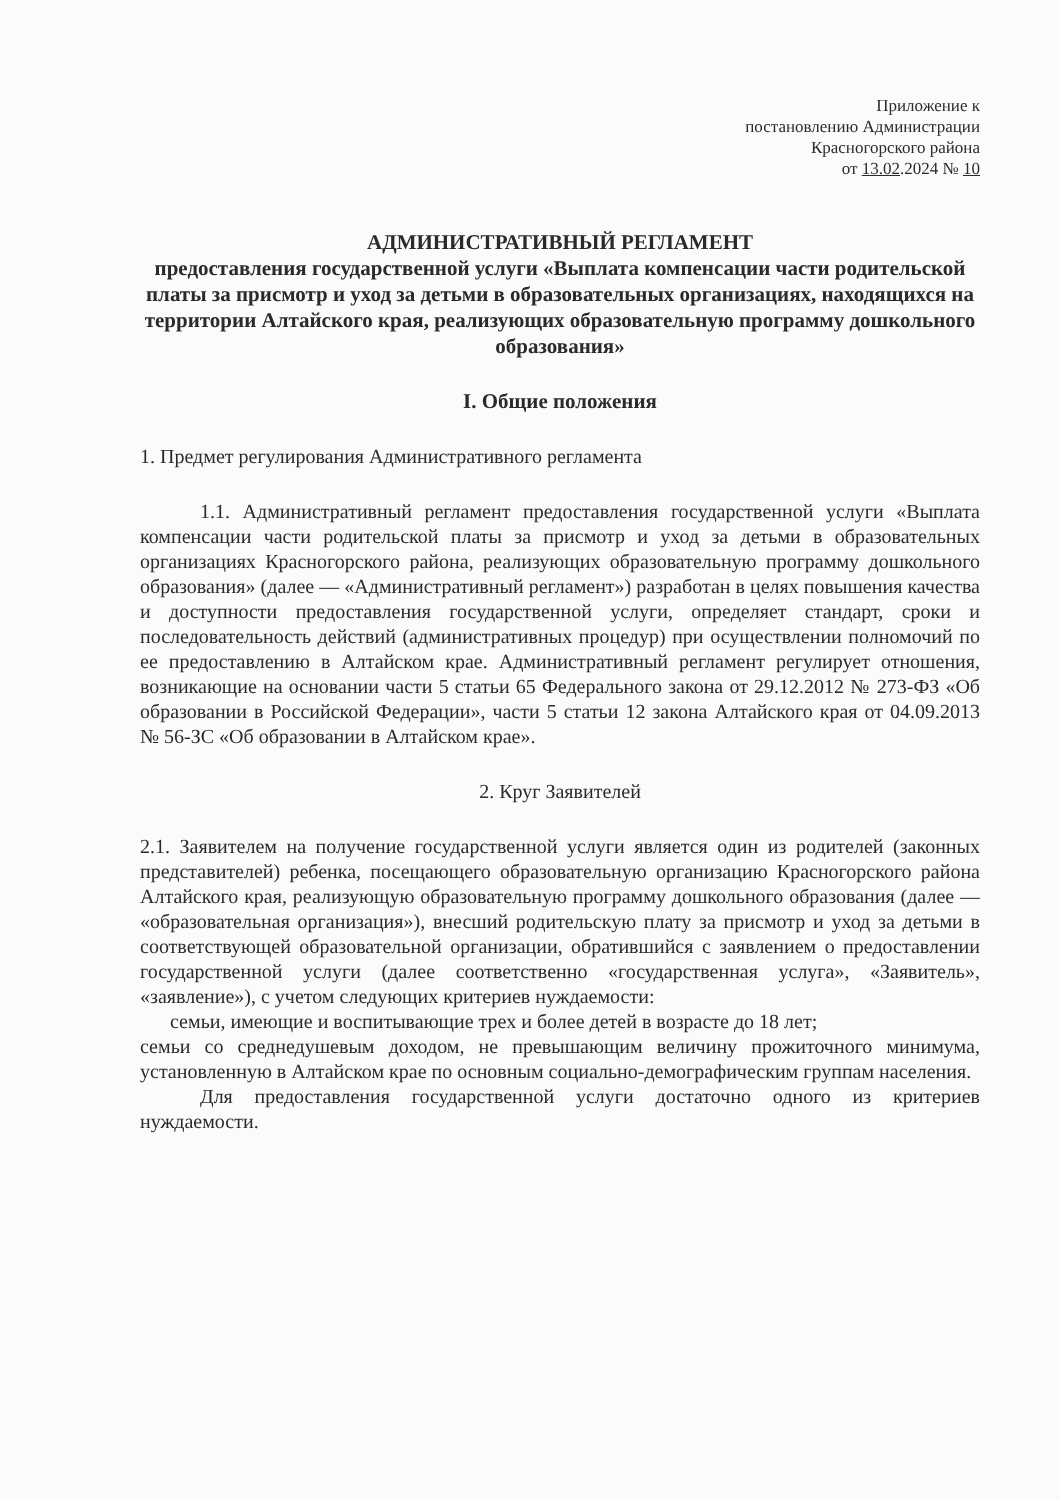Приложение к
постановлению Администрации
Красногорского района
от 13.02.2024 № 10
АДМИНИСТРАТИВНЫЙ РЕГЛАМЕНТ
предоставления государственной услуги «Выплата компенсации части родительской платы за присмотр и уход за детьми в образовательных организациях, находящихся на территории Алтайского края, реализующих образовательную программу дошкольного образования»
I. Общие положения
1. Предмет регулирования Административного регламента
1.1. Административный регламент предоставления государственной услуги «Выплата компенсации части родительской платы за присмотр и уход за детьми в образовательных организациях Красногорского района, реализующих образовательную программу дошкольного образования» (далее — «Административный регламент») разработан в целях повышения качества и доступности предоставления государственной услуги, определяет стандарт, сроки и последовательность действий (административных процедур) при осуществлении полномочий по ее предоставлению в Алтайском крае. Административный регламент регулирует отношения, возникающие на основании части 5 статьи 65 Федерального закона от 29.12.2012 № 273-ФЗ «Об образовании в Российской Федерации», части 5 статьи 12 закона Алтайского края от 04.09.2013 № 56-ЗС «Об образовании в Алтайском крае».
2. Круг Заявителей
2.1. Заявителем на получение государственной услуги является один из родителей (законных представителей) ребенка, посещающего образовательную организацию Красногорского района Алтайского края, реализующую образовательную программу дошкольного образования (далее — «образовательная организация»), внесший родительскую плату за присмотр и уход за детьми в соответствующей образовательной организации, обратившийся с заявлением о предоставлении государственной услуги (далее соответственно «государственная услуга», «Заявитель», «заявление»), с учетом следующих критериев нуждаемости:
семьи, имеющие и воспитывающие трех и более детей в возрасте до 18 лет;
семьи со среднедушевым доходом, не превышающим величину прожиточного минимума, установленную в Алтайском крае по основным социально-демографическим группам населения.
Для предоставления государственной услуги достаточно одного из критериев нуждаемости.